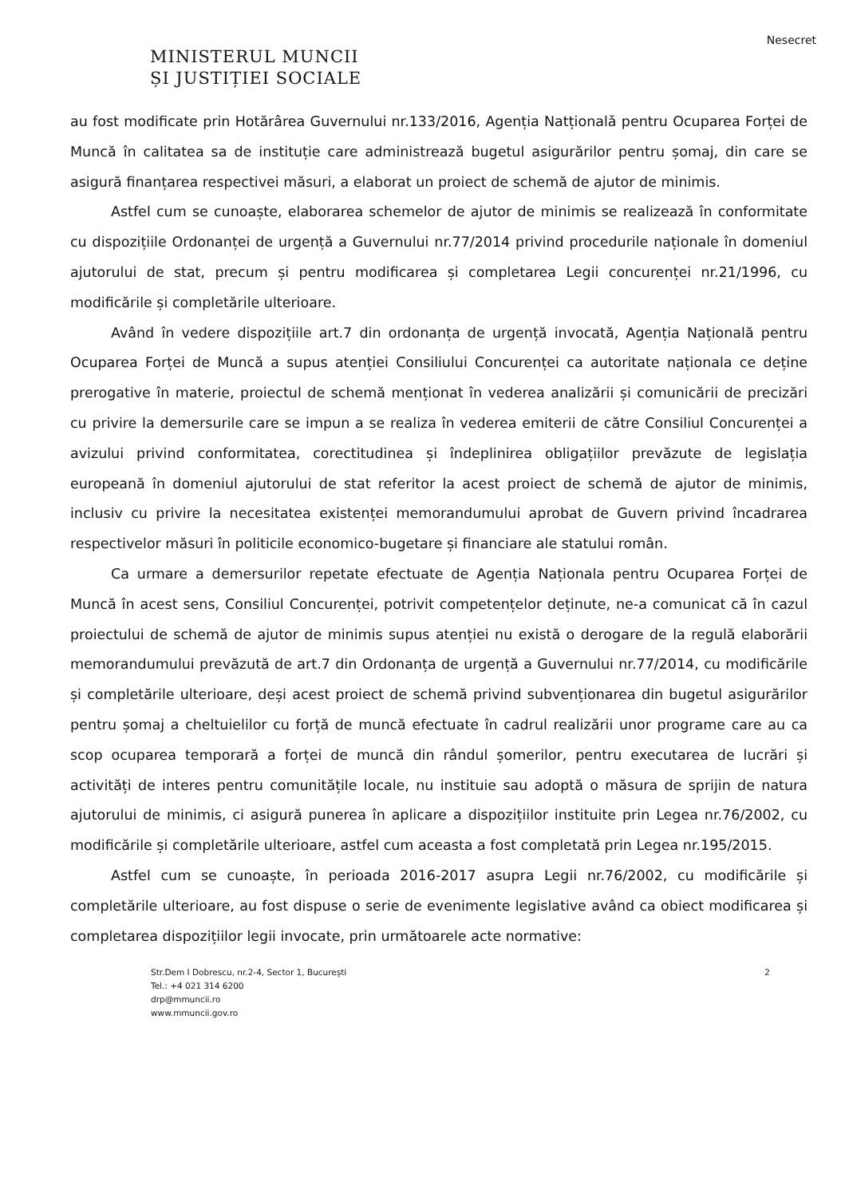Nesecret
MINISTERUL MUNCII
ȘI JUSTIȚIEI SOCIALE
au fost modificate prin Hotărârea Guvernului nr.133/2016, Agenția Natționalǎ pentru Ocuparea Forței de Muncă în calitatea sa de instituție care administrează bugetul asigurărilor pentru șomaj, din care se asigură finanțarea respectivei măsuri, a elaborat un proiect de schemă de ajutor de minimis.
Astfel cum se cunoaște, elaborarea schemelor de ajutor de minimis se realizează în conformitate cu dispozițiile Ordonanței de urgență a Guvernului nr.77/2014 privind procedurile naționale în domeniul ajutorului de stat, precum și pentru modificarea și completarea Legii concurenței nr.21/1996, cu modificările și completările ulterioare.
Având în vedere dispozițiile art.7 din ordonanța de urgență invocată, Agenția Națională pentru Ocuparea Forței de Muncă a supus atenției Consiliului Concurenței ca autoritate naționala ce deține prerogative în materie, proiectul de schemă menționat în vederea analizării și comunicării de precizări cu privire la demersurile care se impun a se realiza în vederea emiterii de către Consiliul Concurenței a avizului privind conformitatea, corectitudinea și îndeplinirea obligațiilor prevăzute de legislația europeană în domeniul ajutorului de stat referitor la acest proiect de schemă de ajutor de minimis, inclusiv cu privire la necesitatea existenței memorandumului aprobat de Guvern privind încadrarea respectivelor măsuri în politicile economico-bugetare și financiare ale statului român.
Ca urmare a demersurilor repetate efectuate de Agenția Naționala pentru Ocuparea Forței de Muncă în acest sens, Consiliul Concurenței, potrivit competențelor deținute, ne-a comunicat că în cazul proiectului de schemă de ajutor de minimis supus atenției nu există o derogare de la regulă elaborării memorandumului prevăzută de art.7 din Ordonanța de urgență a Guvernului nr.77/2014, cu modificările și completările ulterioare, deși acest proiect de schemă privind subvenționarea din bugetul asigurărilor pentru șomaj a cheltuielilor cu forță de muncă efectuate în cadrul realizării unor programe care au ca scop ocuparea temporară a forței de muncă din rândul șomerilor, pentru executarea de lucrări și activități de interes pentru comunitățile locale, nu instituie sau adoptă o măsura de sprijin de natura ajutorului de minimis, ci asigură punerea în aplicare a dispozițiilor instituite prin Legea nr.76/2002, cu modificările și completările ulterioare, astfel cum aceasta a fost completată prin Legea nr.195/2015.
Astfel cum se cunoaște, în perioada 2016-2017 asupra Legii nr.76/2002, cu modificările și completările ulterioare, au fost dispuse o serie de evenimente legislative având ca obiect modificarea și completarea dispozițiilor legii invocate, prin următoarele acte normative:
Str.Dem I Dobrescu, nr.2-4, Sector 1, București
Tel.: +4 021 314 6200
drp@mmuncii.ro
www.mmuncii.gov.ro
2